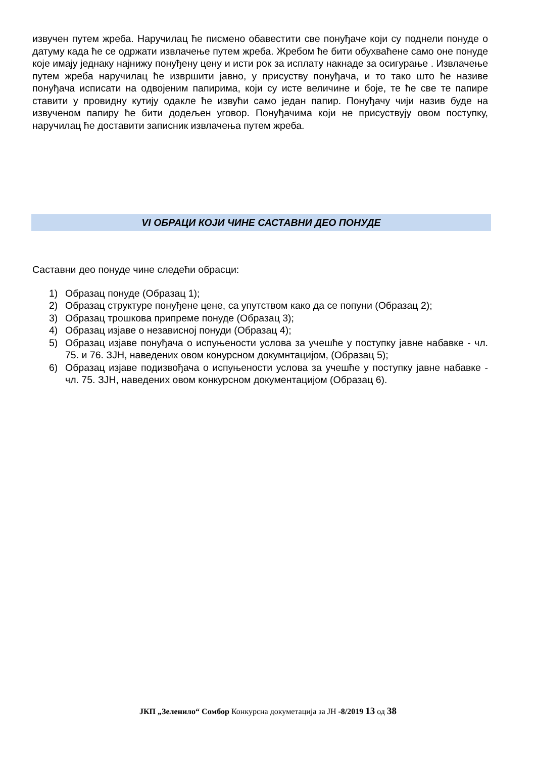извучен путем жреба. Наручилац ће писмено обавестити све понуђаче који су поднели понуде о датуму када ће се одржати извлачење путем жреба. Жребом ће бити обухваћене само оне понуде које имају једнаку најнижу понуђену цену и исти рок за исплату накнаде за осигурање . Извлачење путем жреба наручилац ће извршити јавно, у присуству понуђача, и то тако што ће називе понуђача исписати на одвојеним папирима, који су исте величине и боје, те ће све те папире ставити у провидну кутију одакле ће извући само један папир. Понуђачу чији назив буде на извученом папиру ће бити додељен уговор. Понуђачима који не присуствују овом поступку, наручилац ће доставити записник извлачења путем жреба.
VI ОБРАЦИ КОЈИ ЧИНЕ САСТАВНИ ДЕО ПОНУДЕ
Саставни део понуде чине следећи обрасци:
1) Образац понуде (Образац 1);
2) Образац структуре понуђене цене, са упутством како да се попуни (Образац 2);
3) Образац трошкова припреме понуде (Образац 3);
4) Образац изјаве о независној понуди (Образац 4);
5) Образац изјаве понуђача о испуњености услова за учешће у поступку јавне набавке - чл. 75. и 76. ЗЈН, наведених овом конурсном докумнтацијом, (Образац 5);
6) Образац изјаве подизвођача о испуњености услова за учешће у поступку јавне набавке - чл. 75. ЗЈН, наведених овом конкурсном документацијом (Образац 6).
ЈКП „Зеленило“ Сомбор Конкурсна докуметација за ЈН -8/2019 13 од 38